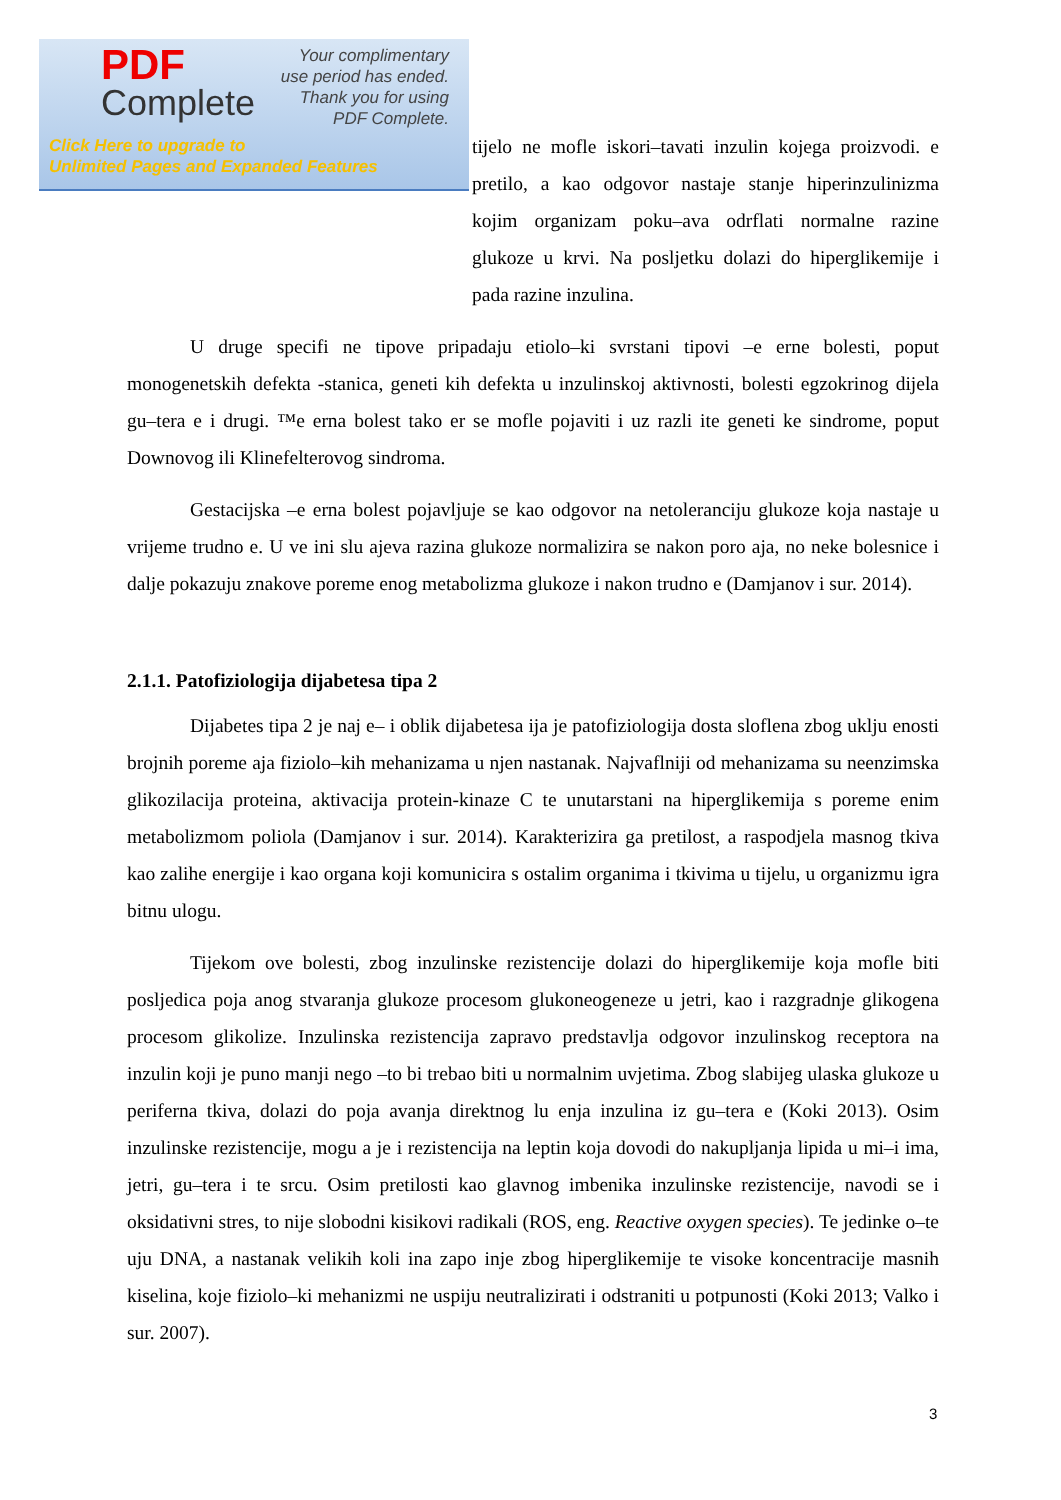tijelo ne mofle iskori–tavati inzulin kojega proizvodi. e pretilo, a kao odgovor nastaje stanje hiperinzulinizma kojim organizam poku–ava odrflati normalne razine glukoze u krvi. Na posljetku dolazi do hiperglikemije i pada razine inzulina.
U druge specifi ne tipove pripadaju etiolo–ki svrstani tipovi –e erne bolesti, poput monogenetskih defekta -stanica, geneti kih defekta u inzulinskoj aktivnosti, bolesti egzokrinog dijela gu–tera e i drugi. ™e erna bolest tako er se mofle pojaviti i uz razli ite geneti ke sindrome, poput Downovog ili Klinefelterovog sindroma.
Gestacijska –e erna bolest pojavljuje se kao odgovor na netoleranciju glukoze koja nastaje u vrijeme trudno e. U ve ini slu ajeva razina glukoze normalizira se nakon poro aja, no neke bolesnice i dalje pokazuju znakove poreme enog metabolizma glukoze i nakon trudno e (Damjanov i sur. 2014).
2.1.1. Patofiziologija dijabetesa tipa 2
Dijabetes tipa 2 je naj e– i oblik dijabetesa ija je patofiziologija dosta sloflena zbog uklju enosti brojnih poreme aja fiziolo–kih mehanizama u njen nastanak. Najvaflniji od mehanizama su neenzimska glikozilacija proteina, aktivacija protein-kinaze C te unutarstani na hiperglikemija s poreme enim metabolizmom poliola (Damjanov i sur. 2014). Karakterizira ga pretilost, a raspodjela masnog tkiva kao zalihe energije i kao organa koji komunicira s ostalim organima i tkivima u tijelu, u organizmu igra bitnu ulogu.
Tijekom ove bolesti, zbog inzulinske rezistencije dolazi do hiperglikemije koja mofle biti posljedica poja anog stvaranja glukoze procesom glukoneogeneze u jetri, kao i razgradnje glikogena procesom glikolize. Inzulinska rezistencija zapravo predstavlja odgovor inzulinskog receptora na inzulin koji je puno manji nego –to bi trebao biti u normalnim uvjetima. Zbog slabijeg ulaska glukoze u periferna tkiva, dolazi do poja avanja direktnog lu enja inzulina iz gu–tera e (Koki 2013). Osim inzulinske rezistencije, mogu a je i rezistencija na leptin koja dovodi do nakupljanja lipida u mi–i ima, jetri, gu–tera i te srcu. Osim pretilosti kao glavnog imbenika inzulinske rezistencije, navodi se i oksidativni stres, to nije slobodni kisikovi radikali (ROS, eng. Reactive oxygen species). Te jedinke o–te uju DNA, a nastanak velikih koli ina zapo inje zbog hiperglikemije te visoke koncentracije masnih kiselina, koje fiziolo–ki mehanizmi ne uspiju neutralizirati i odstraniti u potpunosti (Koki 2013; Valko i sur. 2007).
PDF
Complete
Your complimentary
use period has ended.
Thank you for using
PDF Complete.
Click Here to upgrade to
Unlimited Pages and Expanded Features
3